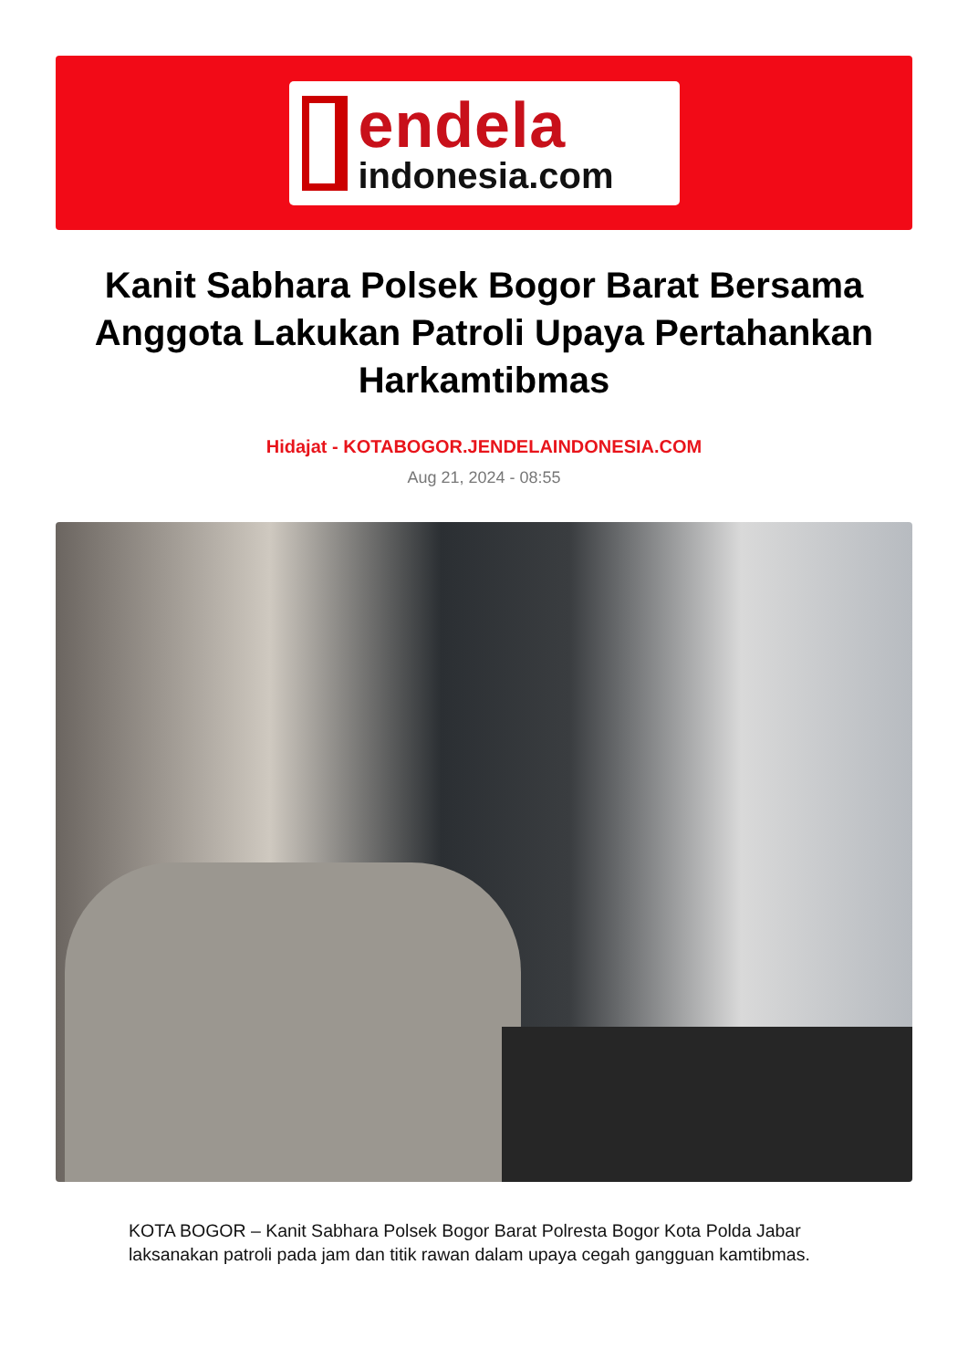endela
indonesia.com
Kanit Sabhara Polsek Bogor Barat Bersama Anggota Lakukan Patroli Upaya Pertahankan Harkamtibmas
Hidajat - KOTABOGOR.JENDELAINDONESIA.COM
Aug 21, 2024 - 08:55
KOTA BOGOR – Kanit Sabhara Polsek Bogor Barat Polresta Bogor Kota Polda Jabar laksanakan patroli pada jam dan titik rawan dalam upaya cegah gangguan kamtibmas.